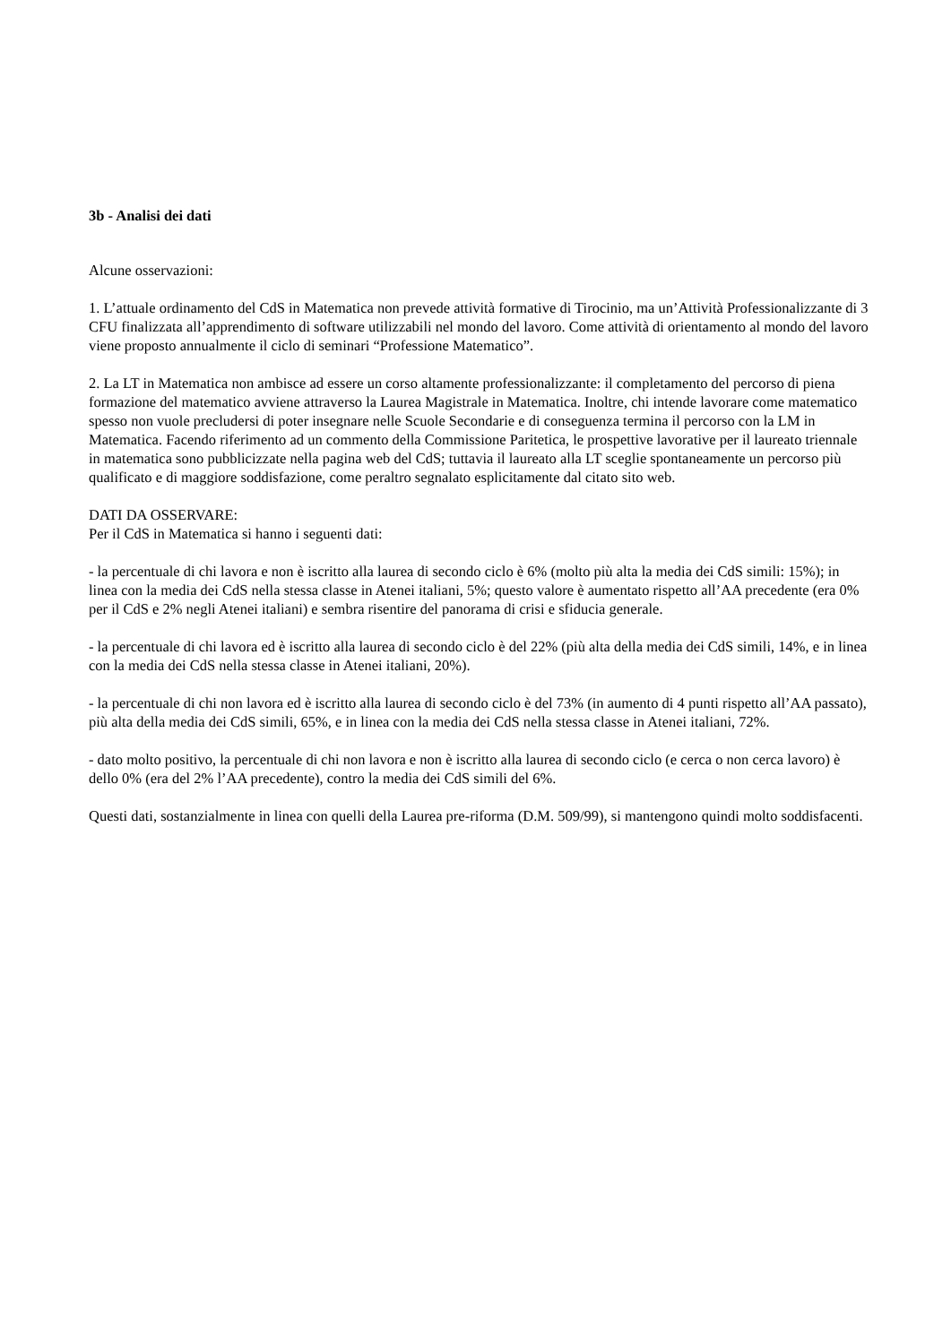3b - Analisi dei dati
Alcune osservazioni:
1. L’attuale ordinamento del CdS in Matematica non prevede attività formative di Tirocinio, ma un’Attività Professionalizzante di 3 CFU finalizzata all’apprendimento di software utilizzabili nel mondo del lavoro. Come attività di orientamento al mondo del lavoro viene proposto annualmente il ciclo di seminari “Professione Matematico”.
2. La LT in Matematica non ambisce ad essere un corso altamente professionalizzante: il completamento del percorso di piena formazione del matematico avviene attraverso la Laurea Magistrale in Matematica. Inoltre, chi intende lavorare come matematico spesso non vuole precludersi di poter insegnare nelle Scuole Secondarie e di conseguenza termina il percorso con la LM in Matematica. Facendo riferimento ad un commento della Commissione Paritetica, le prospettive lavorative per il laureato triennale in matematica sono pubblicizzate nella pagina web del CdS; tuttavia il laureato alla LT sceglie spontaneamente un percorso più qualificato e di maggiore soddisfazione, come peraltro segnalato esplicitamente dal citato sito web.
DATI DA OSSERVARE:
Per il CdS in Matematica si hanno i seguenti dati:
- la percentuale di chi lavora e non è iscritto alla laurea di secondo ciclo è 6% (molto più alta la media dei CdS simili: 15%); in linea con la media dei CdS nella stessa classe in Atenei italiani, 5%; questo valore è aumentato rispetto all’AA precedente (era 0% per il CdS e 2% negli Atenei italiani) e sembra risentire del panorama di crisi e sfiducia generale.
- la percentuale di chi lavora ed è iscritto alla laurea di secondo ciclo è del 22% (più alta della media dei CdS simili, 14%, e in linea con la media dei CdS nella stessa classe in Atenei italiani, 20%).
- la percentuale di chi non lavora ed è iscritto alla laurea di secondo ciclo è del 73% (in aumento di 4 punti rispetto all’AA passato), più alta della media dei CdS simili, 65%, e in linea con la media dei CdS nella stessa classe in Atenei italiani, 72%.
- dato molto positivo, la percentuale di chi non lavora e non è iscritto alla laurea di secondo ciclo (e cerca o non cerca lavoro) è dello 0% (era del 2% l’AA precedente), contro la media dei CdS simili del 6%.
Questi dati, sostanzialmente in linea con quelli della Laurea pre-riforma (D.M. 509/99), si mantengono quindi molto soddisfacenti.